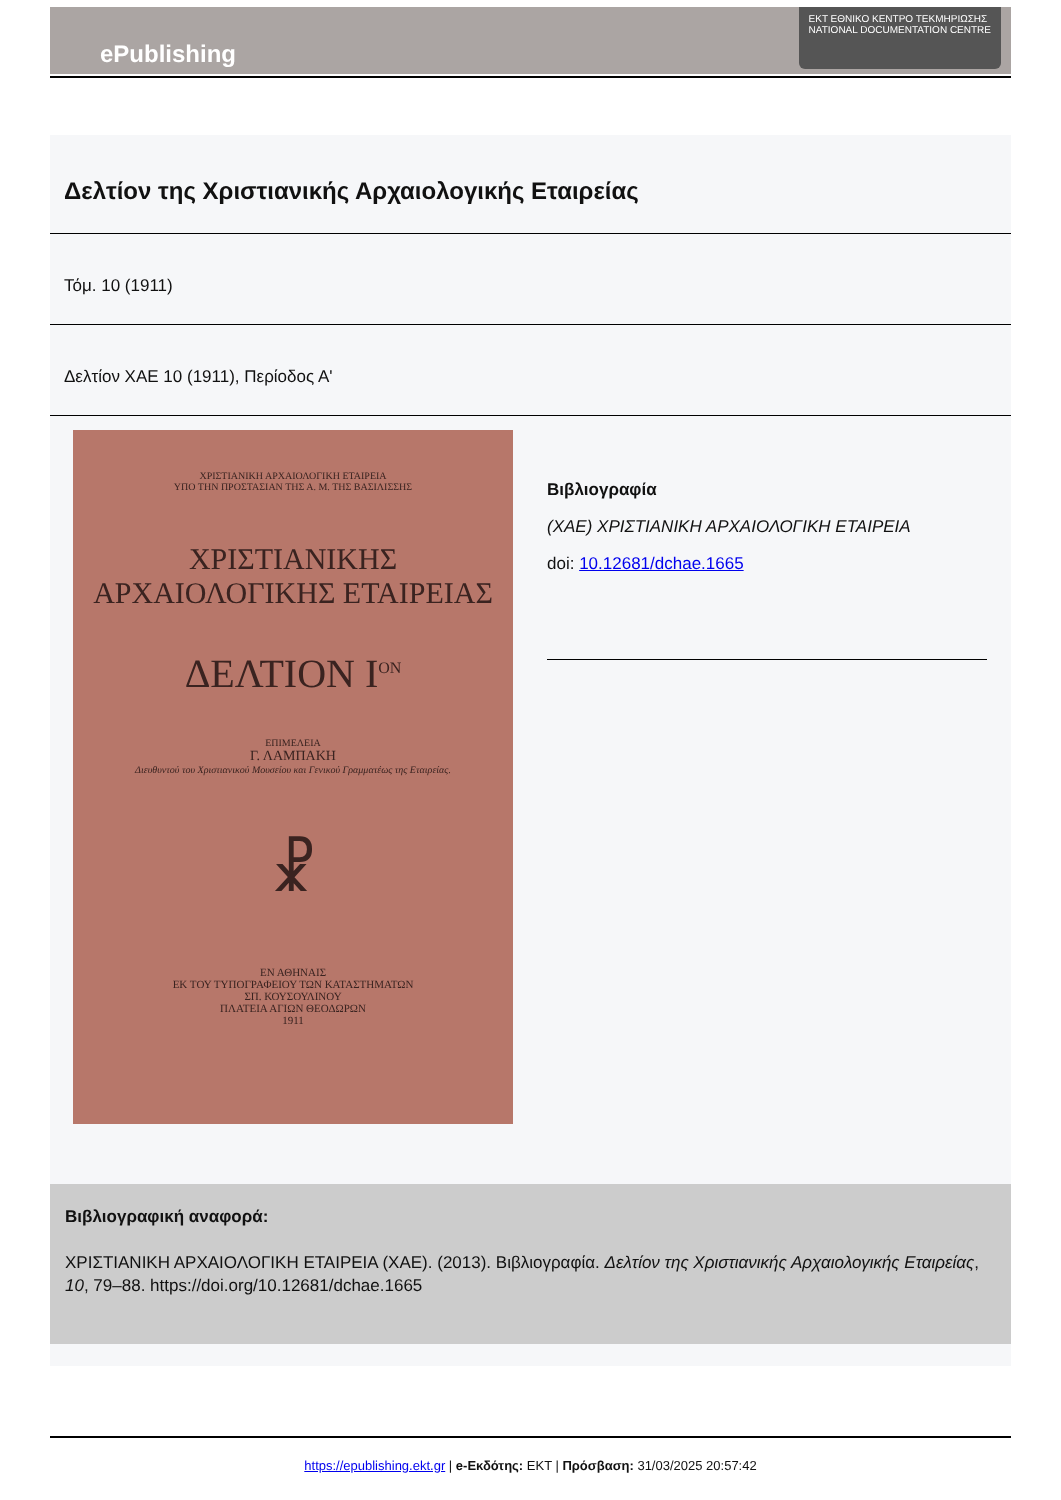ePublishing
ΕΚΤ ΕΘΝΙΚΟ ΚΕΝΤΡΟ ΤΕΚΜΗΡΙΩΣΗΣ
NATIONAL DOCUMENTATION CENTRE
Δελτίον της Χριστιανικής Αρχαιολογικής Εταιρείας
Τόμ. 10 (1911)
Δελτίον ΧΑΕ 10 (1911), Περίοδος Α'
ΧΡΙΣΤΙΑΝΙΚΗ ΑΡΧΑΙΟΛΟΓΙΚΗ ΕΤΑΙΡΕΙΑ
ΥΠΟ ΤΗΝ ΠΡΟΣΤΑΣΙΑΝ ΤΗΣ Α. Μ. ΤΗΣ ΒΑΣΙΛΙΣΣΗΣ
ΧΡΙΣΤΙΑΝΙΚΗΣ
ΑΡΧΑΙΟΛΟΓΙΚΗΣ ΕΤΑΙΡΕΙΑΣ
ΔΕΛΤΙΟΝ Ι<sup>ΟΝ</sup>
ΕΠΙΜΕΛΕΙΑ
Γ. ΛΑΜΠΑΚΗ
Διευθυντού του Χριστιανικού Μουσείου και Γενικού Γραμματέως της Εταιρείας.
☧
ΕΝ ΑΘΗΝΑΙΣ
ΕΚ ΤΟΥ ΤΥΠΟΓΡΑΦΕΙΟΥ ΤΩΝ ΚΑΤΑΣΤΗΜΑΤΩΝ
ΣΠ. ΚΟΥΣΟΥΛΙΝΟΥ
ΠΛΑΤΕΙΑ ΑΓΙΩΝ ΘΕΟΔΩΡΩΝ
1911
Βιβλιογραφία
(ΧΑΕ) ΧΡΙΣΤΙΑΝΙΚΗ ΑΡΧΑΙΟΛΟΓΙΚΗ ΕΤΑΙΡΕΙΑ
doi: 10.12681/dchae.1665
Βιβλιογραφική αναφορά:
ΧΡΙΣΤΙΑΝΙΚΗ ΑΡΧΑΙΟΛΟΓΙΚΗ ΕΤΑΙΡΕΙΑ (ΧΑΕ). (2013). Βιβλιογραφία. Δελτίον της Χριστιανικής Αρχαιολογικής Εταιρείας, 10, 79–88. https://doi.org/10.12681/dchae.1665
https://epublishing.ekt.gr | e-Εκδότης: EKT | Πρόσβαση: 31/03/2025 20:57:42